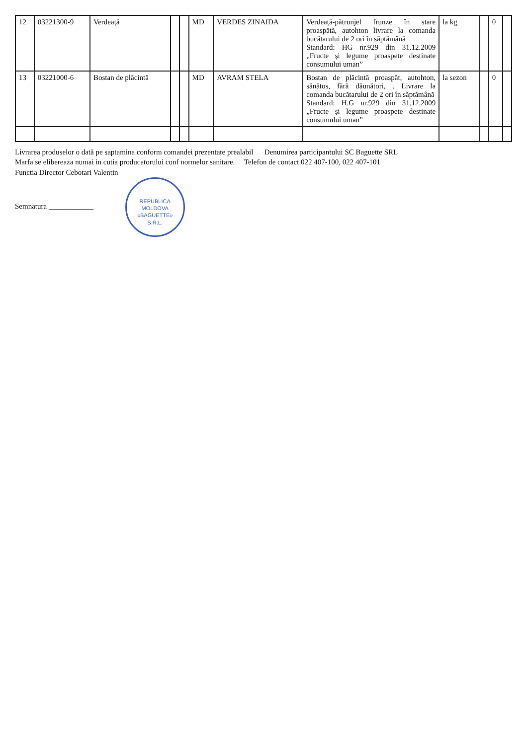| 12 | 03221300-9 | Verdeață | | | MD | VERDES ZINAIDA | Verdeață-pătrunjel frunze în stare proaspătă, autohton livrare la comanda bucătarului de 2 ori în săptămână Standard: HG nr.929 din 31.12.2009 „Fructe și legume proaspete destinate consumului uman” | la kg | | 0 | |
| 13 | 03221000-6 | Bostan de plăcintă | | | MD | AVRAM STELA | Bostan de plăcintă proaspăt, autohton, sănătos, fără dăunători, . Livrare la comanda bucătarului de 2 ori în săptămână Standard: H.G nr.929 din 31.12.2009 „Fructe și legume proaspete destinate consumului uman” | la sezon | | 0 | |
Livrarea produselor o dată pe saptamina conform comandei prezentate prealabil Denumirea participantului SC Baguette SRL
Marfa se elibereaza numai in cutia producatorului conf normelor sanitare. Telefon de contact 022 407-100, 022 407-101
Functia Director Cebotari Valentin
Semnatura ____________ REPUBLICA MOLDOVA
«BAGUETTE»
S.R.L.